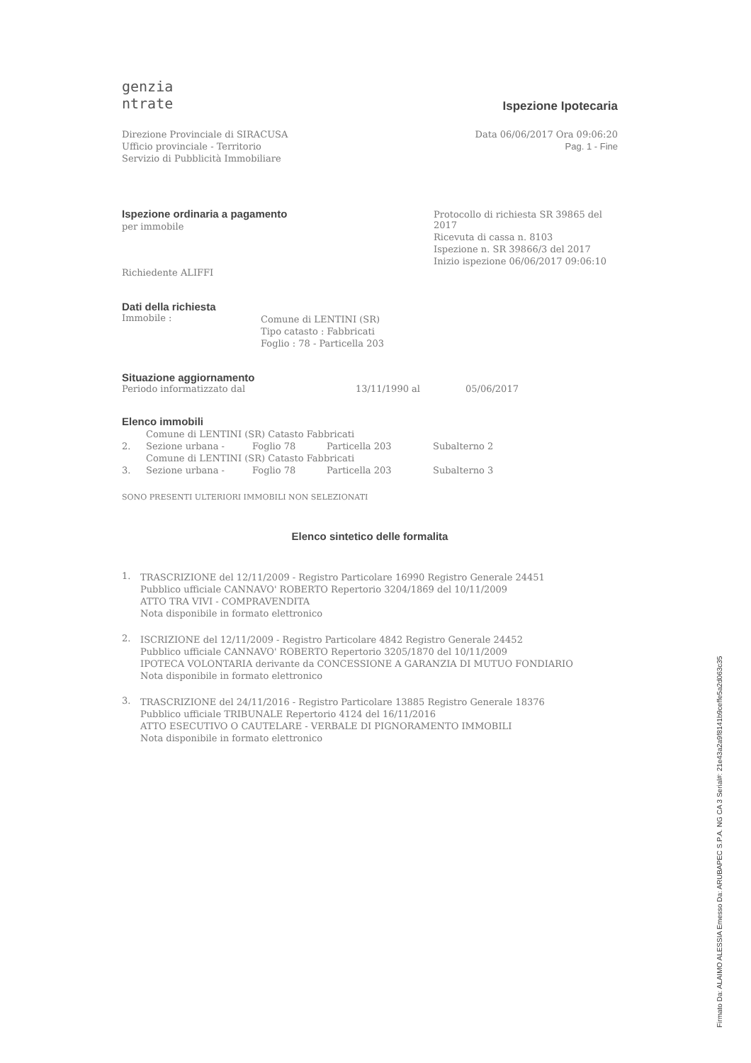genzia
ntrate
Ispezione Ipotecaria
Direzione Provinciale di SIRACUSA
Ufficio provinciale - Territorio
Servizio di Pubblicità Immobiliare
Data 06/06/2017 Ora 09:06:20
Pag. 1 - Fine
Ispezione ordinaria a pagamento
per immobile
Richiedente ALIFFI
Protocollo di richiesta SR 39865 del 2017
Ricevuta di cassa n. 8103
Ispezione n. SR 39866/3 del 2017
Inizio ispezione 06/06/2017 09:06:10
Dati della richiesta
Immobile : Comune di LENTINI (SR)
Tipo catasto : Fabbricati
Foglio : 78 - Particella 203
Situazione aggiornamento
Periodo informatizzato dal 13/11/1990 al 05/06/2017
Elenco immobili
Comune di LENTINI (SR) Catasto Fabbricati
2. Sezione urbana - Foglio 78 Particella 203 Subalterno 2
Comune di LENTINI (SR) Catasto Fabbricati
3. Sezione urbana - Foglio 78 Particella 203 Subalterno 3
SONO PRESENTI ULTERIORI IMMOBILI NON SELEZIONATI
Elenco sintetico delle formalita
1. TRASCRIZIONE del 12/11/2009 - Registro Particolare 16990 Registro Generale 24451
Pubblico ufficiale CANNAVO' ROBERTO Repertorio 3204/1869 del 10/11/2009
ATTO TRA VIVI - COMPRAVENDITA
Nota disponibile in formato elettronico
2. ISCRIZIONE del 12/11/2009 - Registro Particolare 4842 Registro Generale 24452
Pubblico ufficiale CANNAVO' ROBERTO Repertorio 3205/1870 del 10/11/2009
IPOTECA VOLONTARIA derivante da CONCESSIONE A GARANZIA DI MUTUO FONDIARIO
Nota disponibile in formato elettronico
3. TRASCRIZIONE del 24/11/2016 - Registro Particolare 13885 Registro Generale 18376
Pubblico ufficiale TRIBUNALE Repertorio 4124 del 16/11/2016
ATTO ESECUTIVO O CAUTELARE - VERBALE DI PIGNORAMENTO IMMOBILI
Nota disponibile in formato elettronico
Firmato Da: ALAIMO ALESSIA Emesso Da: ARUBAPEC S.P.A. NG CA 3 Serial#: 21e43a2a9f8141b9ceffe5a2d063c35